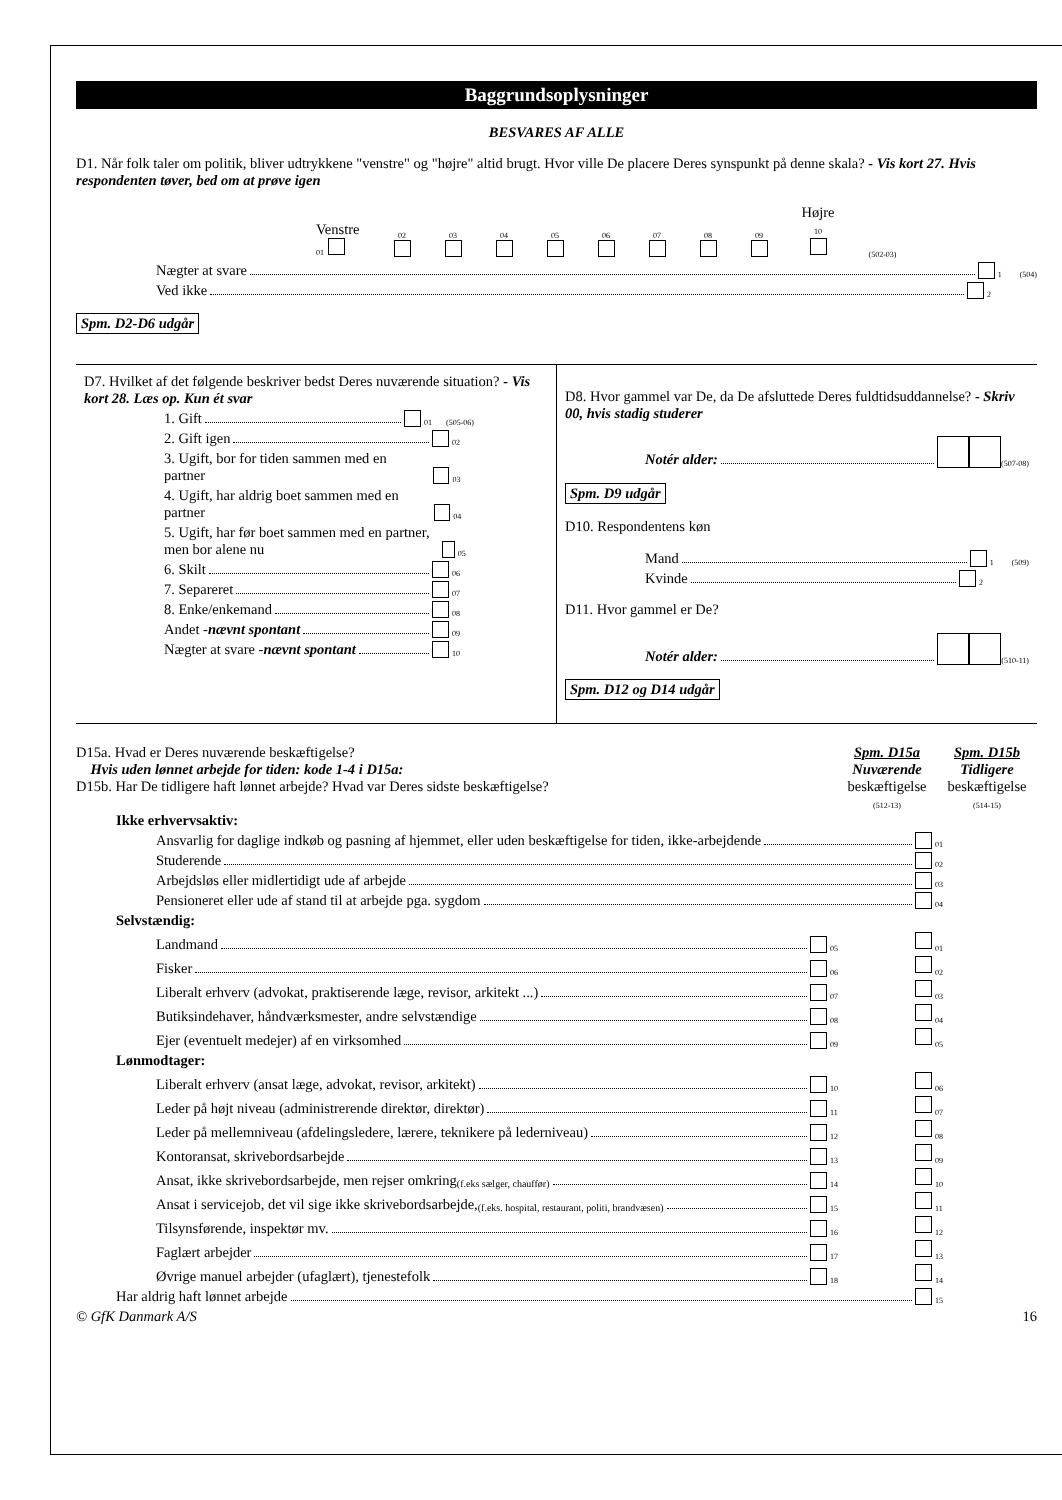Baggrundsoplysninger
BESVARES AF ALLE
D1. Når folk taler om politik, bliver udtrykkene "venstre" og "højre" altid brugt. Hvor ville De placere Deres synspunkt på denne skala? - Vis kort 27. Hvis respondenten tøver, bed om at prøve igen
Venstre
01 02
03
04
05
06
07
08
09
Højre
10
(502-03)
Nægter at svare 1 (504)
Ved ikke 2
Spm. D2-D6 udgår
D7. Hvilket af det følgende beskriver bedst Deres nuværende situation? - Vis kort 28. Læs op. Kun ét svar
1. Gift 01 (505-06)
2. Gift igen 02
3. Ugift, bor for tiden sammen med en partner 03
4. Ugift, har aldrig boet sammen med en partner 04
5. Ugift, har før boet sammen med en partner, men bor alene nu 05
6. Skilt 06
7. Separeret 07
8. Enke/enkemand 08
Andet - nævnt spontant 09
Nægter at svare - nævnt spontant 10
D8. Hvor gammel var De, da De afsluttede Deres fuldtidsuddannelse? - Skriv 00, hvis stadig studerer
Notér alder: (507-08)
Spm. D9 udgår
D10. Respondentens køn
Mand 1 (509)
Kvinde 2
D11. Hvor gammel er De?
Notér alder: (510-11)
Spm. D12 og D14 udgår
D15a. Hvad er Deres nuværende beskæftigelse?
Hvis uden lønnet arbejde for tiden: kode 1-4 i D15a:
D15b. Har De tidligere haft lønnet arbejde? Hvad var Deres sidste beskæftigelse?
Spm. D15a
Nuværende
beskæftigelse
(512-13)
Spm. D15b
Tidligere
beskæftigelse
(514-15)
Ikke erhvervsaktiv:
Ansvarlig for daglige indkøb og pasning af hjemmet, eller uden beskæftigelse for tiden, ikke-arbejdende 01
Studerende 02
Arbejdsløs eller midlertidigt ude af arbejde 03
Pensioneret eller ude af stand til at arbejde pga. sygdom 04
Selvstændig:
Landmand 05 01
Fisker 06 02
Liberalt erhverv (advokat, praktiserende læge, revisor, arkitekt ...) 07 03
Butiksindehaver, håndværksmester, andre selvstændige 08 04
Ejer (eventuelt medejer) af en virksomhed 09 05
Lønmodtager:
Liberalt erhverv (ansat læge, advokat, revisor, arkitekt) 10 06
Leder på højt niveau (administrerende direktør, direktør) 11 07
Leder på mellemniveau (afdelingsledere, lærere, teknikere på lederniveau) 12 08
Kontoransat, skrivebordsarbejde 13 09
Ansat, ikke skrivebordsarbejde, men rejser omkring (f.eks sælger, chauffør) 14 10
Ansat i servicejob, det vil sige ikke skrivebordsarbejde, (f.eks. hospital, restaurant, politi, brandvæsen) 15 11
Tilsynsførende, inspektør mv. 16 12
Faglært arbejder 17 13
Øvrige manuel arbejder (ufaglært), tjenestefolk 18 14
Har aldrig haft lønnet arbejde 15
© GfK Danmark A/S 16